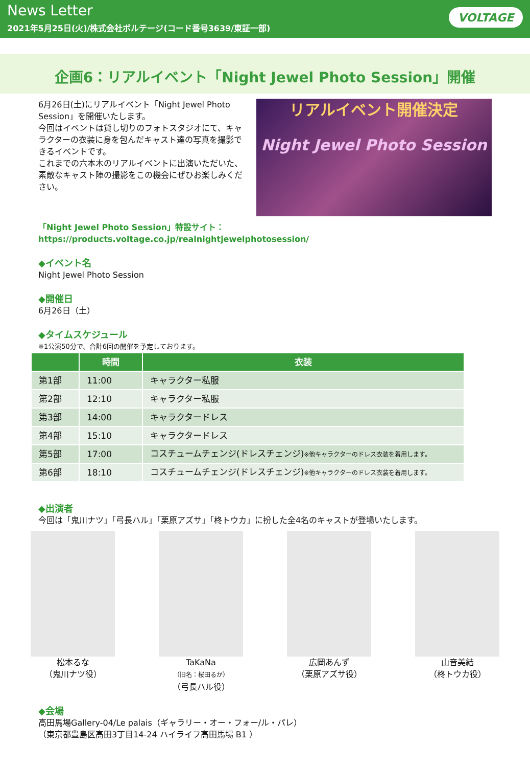News Letter
2021年5月25日(火)/株式会社ボルテージ(コード番号3639/東証一部)
VOLTAGE
企画6：リアルイベント「Night Jewel Photo Session」開催
6月26日(土)にリアルイベント「Night Jewel Photo Session」を開催いたします。
今回はイベントは貸し切りのフォトスタジオにて、キャラクターの衣装に身を包んだキャスト達の写真を撮影できるイベントです。
これまでの六本木のリアルイベントに出演いただいた、素敵なキャスト陣の撮影をこの機会にぜひお楽しみください。
リアルイベント開催決定
Night Jewel Photo Session
「Night Jewel Photo Session」特設サイト：https://products.voltage.co.jp/realnightjewelphotosession/
◆イベント名
Night Jewel Photo Session
◆開催日
6月26日（土）
◆タイムスケジュール
※1公演50分で、合計6回の開催を予定しております。
| | 時間 | 衣装 |
| --- | --- | --- |
| 第1部 | 11:00 | キャラクター私服 |
| 第2部 | 12:10 | キャラクター私服 |
| 第3部 | 14:00 | キャラクタードレス |
| 第4部 | 15:10 | キャラクタードレス |
| 第5部 | 17:00 | コスチュームチェンジ(ドレスチェンジ) ※他キャラクターのドレス衣装を着用します。 |
| 第6部 | 18:10 | コスチュームチェンジ(ドレスチェンジ) ※他キャラクターのドレス衣装を着用します。 |
◆出演者
今回は「鬼川ナツ」「弓長ハル」「栗原アズサ」「柊トウカ」に扮した全4名のキャストが登場いたします。
松本るな
（鬼川ナツ役）
TaKaNa
（旧名：桜田るか）
（弓長ハル役）
広岡あんず
（栗原アズサ役）
山音美結
（柊トウカ役）
◆会場
高田馬場Gallery-04/Le palais（ギャラリー・オー・フォー/ル・パレ）
（東京都豊島区高田3丁目14-24 ハイライフ高田馬場 B1 ）